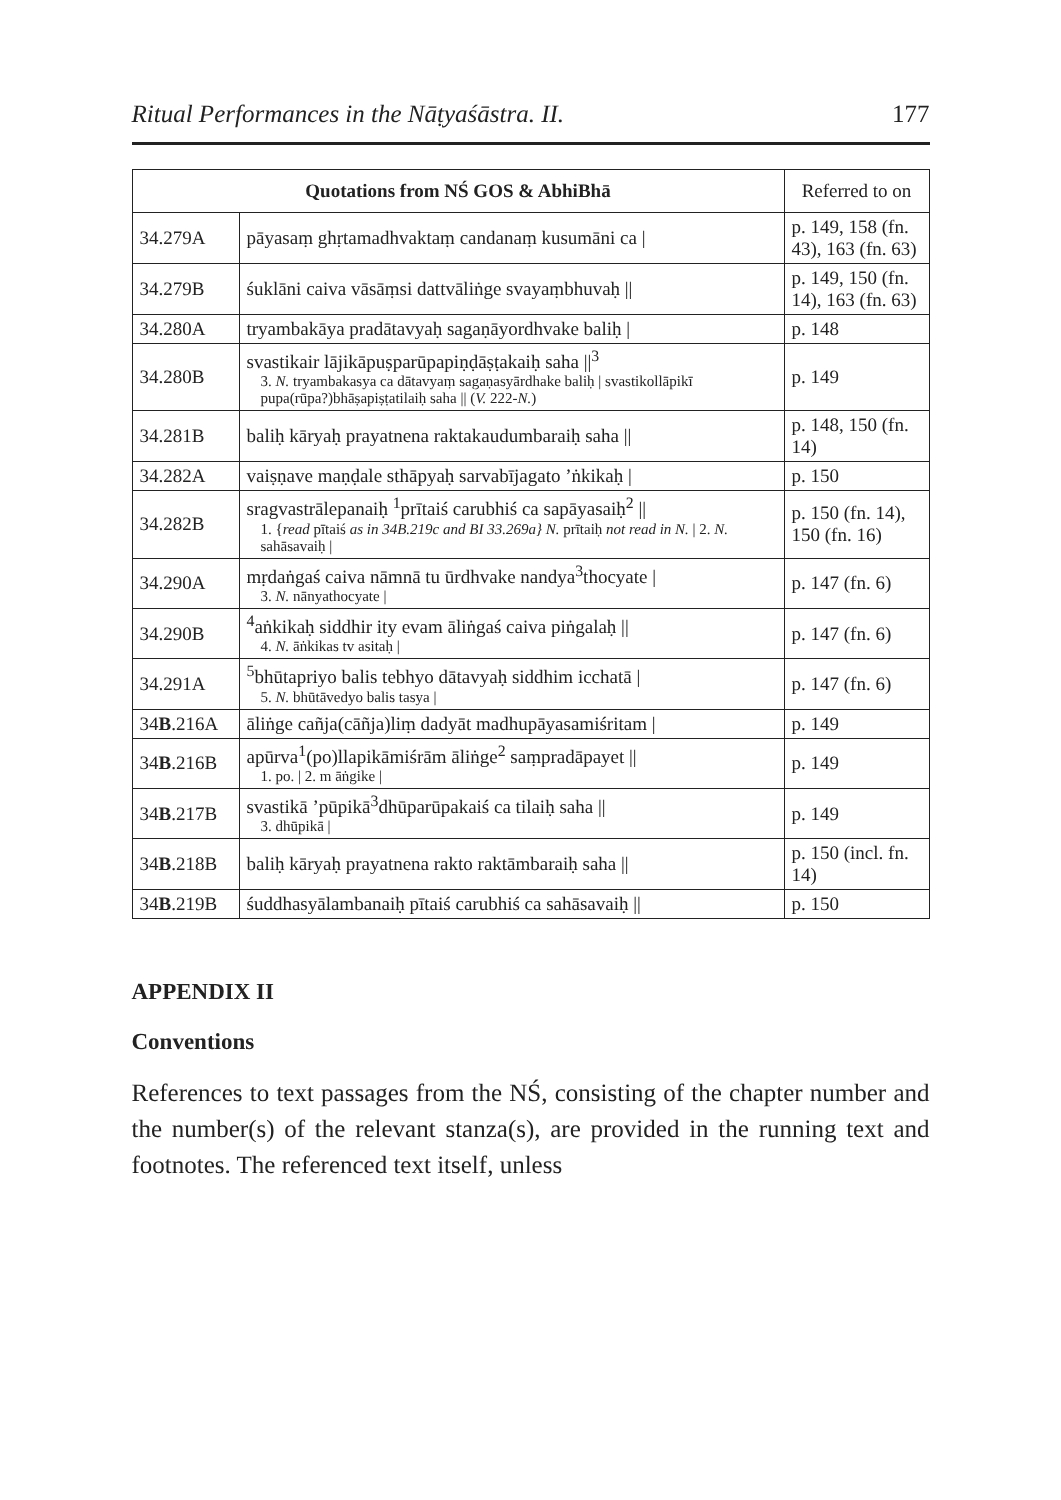Ritual Performances in the Nāṭyaśāstra. II. 177
| Quotations from NŚ GOS & AbhiBhā | | Referred to on |
| --- | --- | --- |
| 34.279A | pāyasaṃ ghṛtamadhvaktaṃ candanaṃ kusumāni ca / | p. 149, 158 (fn. 43), 163 (fn. 63) |
| 34.279B | śuklāni caiva vāsāṃsi dattvāliṅge svayaṃbhuvaḥ // | p. 149, 150 (fn. 14), 163 (fn. 63) |
| 34.280A | tryambakāya pradātavyaḥ sagaṇāyordhvake baliḥ / | p. 148 |
| 34.280B | svastikair lājikāpuṣparūpapiṇḍāṣṭakaiḥ saha //<sup>3</sup> 3. N. tryambakasya ca dātavyaṃ sagaṇasyārdhake baliḥ / svastikollāpikī pupa(rūpa?)bhāṣapiṣṭatilaiḥ saha // ( V. 222- N. ) | p. 149 |
| 34.281B | baliḥ kāryaḥ prayatnena raktakaudumbaraiḥ saha // | p. 148, 150 (fn. 14) |
| 34.282A | vaiṣṇave maṇḍale sthāpyaḥ sarvabījagato ’ṅkikaḥ / | p. 150 |
| 34.282B | sragvastrālepanaiḥ <sup>1</sup>prītaiś carubhiś ca sapāyasaiḥ<sup>2</sup> // 1. { read pītaiś as in 34B.219c and BI 33.269a} N. prītaiḥ not read in N. / 2. N. sahāsavaiḥ / | p. 150 (fn. 14), 150 (fn. 16) |
| 34.290A | mṛdaṅgaś caiva nāmnā tu ūrdhvake nandya<sup>3</sup>thocyate / 3. N. nānyathocyate / | p. 147 (fn. 6) |
| 34.290B | <sup>4</sup> aṅkikaḥ siddhir ity evam āliṅgaś caiva piṅgalaḥ // 4. N. āṅkikas tv asitaḥ / | p. 147 (fn. 6) |
| 34.291A | <sup>5</sup> bhūtapriyo balis tebhyo dātavyaḥ siddhim icchatā / 5. N. bhūtāvedyo balis tasya / | p. 147 (fn. 6) |
| 34 B .216A | āliṅge cañja(cāñja)liṃ dadyāt madhupāyasamiśritam / | p. 149 |
| 34 B .216B | apūrva<sup>1</sup>(po)llapikāmiśrām āliṅge<sup>2</sup> saṃpradāpayet // 1. po. / 2. m āṅgike / | p. 149 |
| 34 B .217B | svastikā ’pūpikā<sup>3</sup>dhūparūpakaiś ca tilaiḥ saha // 3. dhūpikā / | p. 149 |
| 34 B .218B | baliḥ kāryaḥ prayatnena rakto raktāmbaraiḥ saha // | p. 150 (incl. fn. 14) |
| 34 B .219B | śuddhasyālambanaiḥ pītaiś carubhiś ca sahāsavaiḥ // | p. 150 |
APPENDIX II
Conventions
References to text passages from the NŚ, consisting of the chapter number and the number(s) of the relevant stanza(s), are provided in the running text and footnotes. The referenced text itself, unless